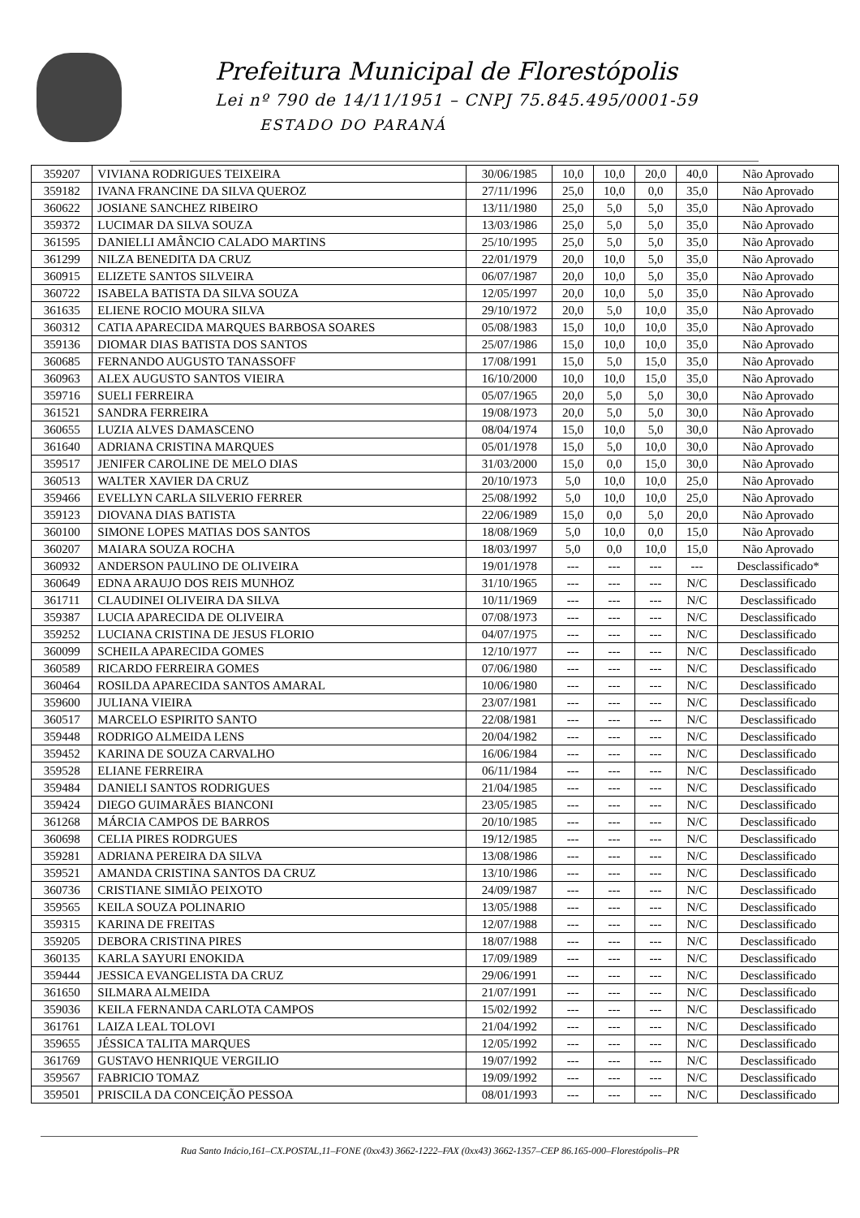Prefeitura Municipal de Florestópolis
Lei nº 790 de 14/11/1951 – CNPJ 75.845.495/0001-59
ESTADO DO PARANÁ
| 359207 | VIVIANA RODRIGUES TEIXEIRA | 30/06/1985 | 10,0 | 10,0 | 20,0 | 40,0 | Não Aprovado |
| 359182 | IVANA FRANCINE DA SILVA QUEROZ | 27/11/1996 | 25,0 | 10,0 | 0,0 | 35,0 | Não Aprovado |
| 360622 | JOSIANE SANCHEZ RIBEIRO | 13/11/1980 | 25,0 | 5,0 | 5,0 | 35,0 | Não Aprovado |
| 359372 | LUCIMAR DA SILVA SOUZA | 13/03/1986 | 25,0 | 5,0 | 5,0 | 35,0 | Não Aprovado |
| 361595 | DANIELLI AMÂNCIO CALADO MARTINS | 25/10/1995 | 25,0 | 5,0 | 5,0 | 35,0 | Não Aprovado |
| 361299 | NILZA BENEDITA DA CRUZ | 22/01/1979 | 20,0 | 10,0 | 5,0 | 35,0 | Não Aprovado |
| 360915 | ELIZETE SANTOS SILVEIRA | 06/07/1987 | 20,0 | 10,0 | 5,0 | 35,0 | Não Aprovado |
| 360722 | ISABELA BATISTA DA SILVA SOUZA | 12/05/1997 | 20,0 | 10,0 | 5,0 | 35,0 | Não Aprovado |
| 361635 | ELIENE ROCIO MOURA SILVA | 29/10/1972 | 20,0 | 5,0 | 10,0 | 35,0 | Não Aprovado |
| 360312 | CATIA APARECIDA MARQUES BARBOSA SOARES | 05/08/1983 | 15,0 | 10,0 | 10,0 | 35,0 | Não Aprovado |
| 359136 | DIOMAR DIAS BATISTA DOS SANTOS | 25/07/1986 | 15,0 | 10,0 | 10,0 | 35,0 | Não Aprovado |
| 360685 | FERNANDO AUGUSTO TANASSOFF | 17/08/1991 | 15,0 | 5,0 | 15,0 | 35,0 | Não Aprovado |
| 360963 | ALEX AUGUSTO SANTOS VIEIRA | 16/10/2000 | 10,0 | 10,0 | 15,0 | 35,0 | Não Aprovado |
| 359716 | SUELI FERREIRA | 05/07/1965 | 20,0 | 5,0 | 5,0 | 30,0 | Não Aprovado |
| 361521 | SANDRA FERREIRA | 19/08/1973 | 20,0 | 5,0 | 5,0 | 30,0 | Não Aprovado |
| 360655 | LUZIA ALVES DAMASCENO | 08/04/1974 | 15,0 | 10,0 | 5,0 | 30,0 | Não Aprovado |
| 361640 | ADRIANA CRISTINA MARQUES | 05/01/1978 | 15,0 | 5,0 | 10,0 | 30,0 | Não Aprovado |
| 359517 | JENIFER CAROLINE DE MELO DIAS | 31/03/2000 | 15,0 | 0,0 | 15,0 | 30,0 | Não Aprovado |
| 360513 | WALTER XAVIER DA CRUZ | 20/10/1973 | 5,0 | 10,0 | 10,0 | 25,0 | Não Aprovado |
| 359466 | EVELLYN CARLA SILVERIO FERRER | 25/08/1992 | 5,0 | 10,0 | 10,0 | 25,0 | Não Aprovado |
| 359123 | DIOVANA DIAS BATISTA | 22/06/1989 | 15,0 | 0,0 | 5,0 | 20,0 | Não Aprovado |
| 360100 | SIMONE LOPES MATIAS DOS SANTOS | 18/08/1969 | 5,0 | 10,0 | 0,0 | 15,0 | Não Aprovado |
| 360207 | MAIARA SOUZA ROCHA | 18/03/1997 | 5,0 | 0,0 | 10,0 | 15,0 | Não Aprovado |
| 360932 | ANDERSON PAULINO DE OLIVEIRA | 19/01/1978 | --- | --- | --- | --- | Desclassificado* |
| 360649 | EDNA ARAUJO DOS REIS MUNHOZ | 31/10/1965 | --- | --- | --- | N/C | Desclassificado |
| 361711 | CLAUDINEI OLIVEIRA DA SILVA | 10/11/1969 | --- | --- | --- | N/C | Desclassificado |
| 359387 | LUCIA APARECIDA DE OLIVEIRA | 07/08/1973 | --- | --- | --- | N/C | Desclassificado |
| 359252 | LUCIANA CRISTINA DE JESUS FLORIO | 04/07/1975 | --- | --- | --- | N/C | Desclassificado |
| 360099 | SCHEILA APARECIDA GOMES | 12/10/1977 | --- | --- | --- | N/C | Desclassificado |
| 360589 | RICARDO FERREIRA GOMES | 07/06/1980 | --- | --- | --- | N/C | Desclassificado |
| 360464 | ROSILDA APARECIDA SANTOS AMARAL | 10/06/1980 | --- | --- | --- | N/C | Desclassificado |
| 359600 | JULIANA VIEIRA | 23/07/1981 | --- | --- | --- | N/C | Desclassificado |
| 360517 | MARCELO ESPIRITO SANTO | 22/08/1981 | --- | --- | --- | N/C | Desclassificado |
| 359448 | RODRIGO ALMEIDA LENS | 20/04/1982 | --- | --- | --- | N/C | Desclassificado |
| 359452 | KARINA DE SOUZA CARVALHO | 16/06/1984 | --- | --- | --- | N/C | Desclassificado |
| 359528 | ELIANE FERREIRA | 06/11/1984 | --- | --- | --- | N/C | Desclassificado |
| 359484 | DANIELI SANTOS RODRIGUES | 21/04/1985 | --- | --- | --- | N/C | Desclassificado |
| 359424 | DIEGO GUIMARÃES BIANCONI | 23/05/1985 | --- | --- | --- | N/C | Desclassificado |
| 361268 | MÁRCIA CAMPOS DE BARROS | 20/10/1985 | --- | --- | --- | N/C | Desclassificado |
| 360698 | CELIA PIRES RODRGUES | 19/12/1985 | --- | --- | --- | N/C | Desclassificado |
| 359281 | ADRIANA PEREIRA DA SILVA | 13/08/1986 | --- | --- | --- | N/C | Desclassificado |
| 359521 | AMANDA CRISTINA SANTOS DA CRUZ | 13/10/1986 | --- | --- | --- | N/C | Desclassificado |
| 360736 | CRISTIANE SIMIÃO PEIXOTO | 24/09/1987 | --- | --- | --- | N/C | Desclassificado |
| 359565 | KEILA SOUZA POLINARIO | 13/05/1988 | --- | --- | --- | N/C | Desclassificado |
| 359315 | KARINA DE FREITAS | 12/07/1988 | --- | --- | --- | N/C | Desclassificado |
| 359205 | DEBORA CRISTINA PIRES | 18/07/1988 | --- | --- | --- | N/C | Desclassificado |
| 360135 | KARLA SAYURI ENOKIDA | 17/09/1989 | --- | --- | --- | N/C | Desclassificado |
| 359444 | JESSICA EVANGELISTA DA CRUZ | 29/06/1991 | --- | --- | --- | N/C | Desclassificado |
| 361650 | SILMARA ALMEIDA | 21/07/1991 | --- | --- | --- | N/C | Desclassificado |
| 359036 | KEILA FERNANDA CARLOTA CAMPOS | 15/02/1992 | --- | --- | --- | N/C | Desclassificado |
| 361761 | LAIZA LEAL TOLOVI | 21/04/1992 | --- | --- | --- | N/C | Desclassificado |
| 359655 | JÉSSICA TALITA MARQUES | 12/05/1992 | --- | --- | --- | N/C | Desclassificado |
| 361769 | GUSTAVO HENRIQUE VERGILIO | 19/07/1992 | --- | --- | --- | N/C | Desclassificado |
| 359567 | FABRICIO TOMAZ | 19/09/1992 | --- | --- | --- | N/C | Desclassificado |
| 359501 | PRISCILA DA CONCEIÇÃO PESSOA | 08/01/1993 | --- | --- | --- | N/C | Desclassificado |
Rua Santo Inácio,161–CX.POSTAL,11–FONE (0xx43) 3662-1222–FAX (0xx43) 3662-1357–CEP 86.165-000–Florestópolis–PR